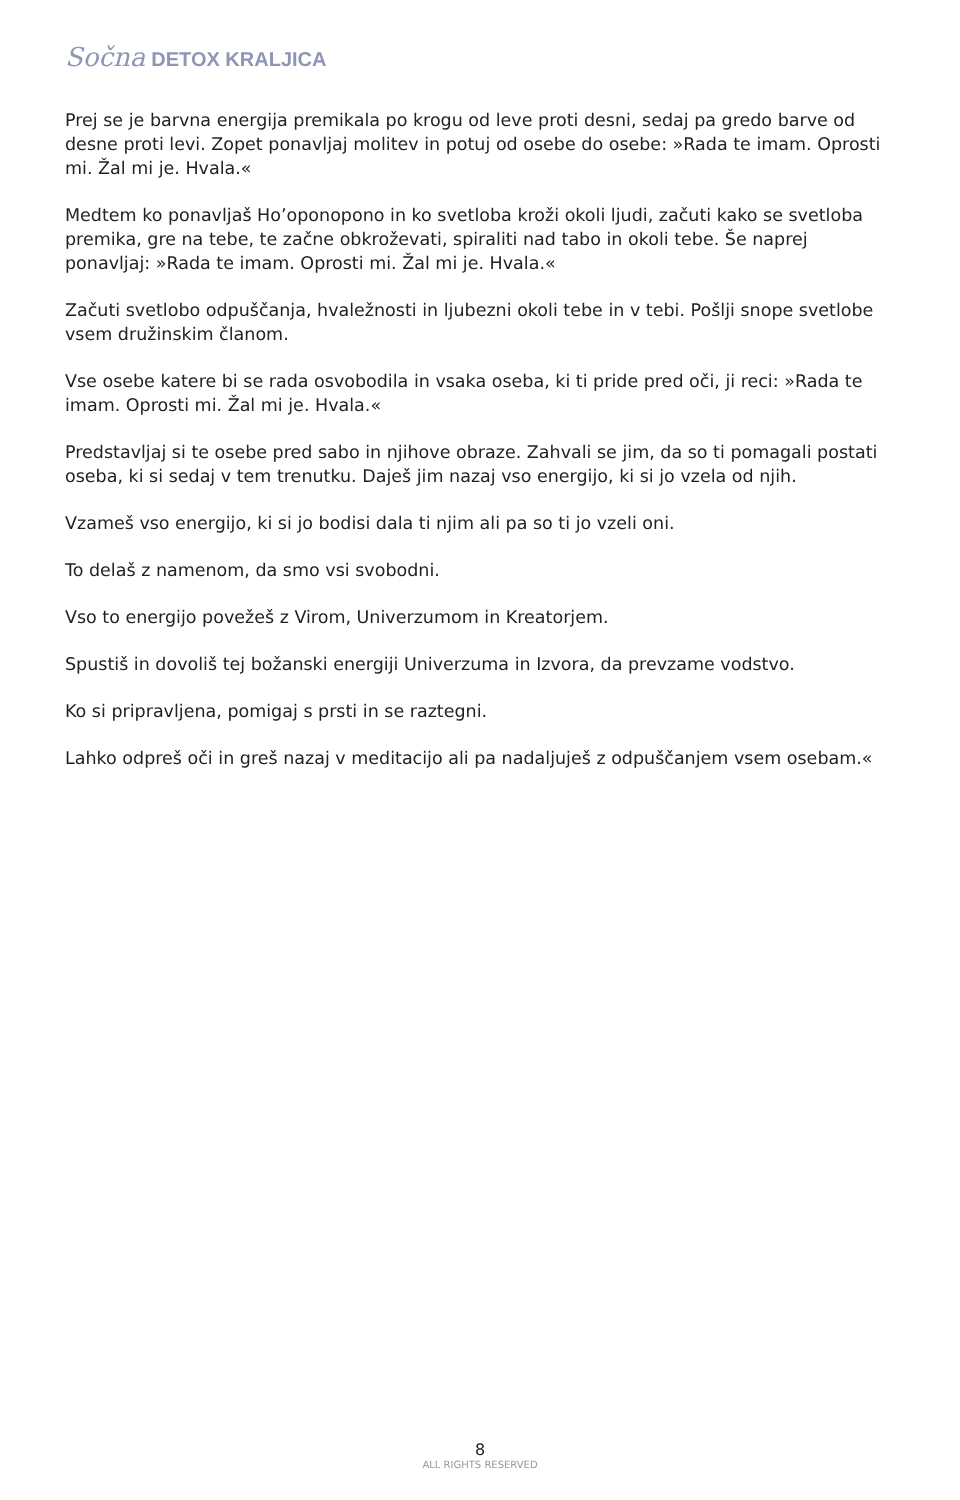Sočna DETOX KRALJICA
Prej se je barvna energija premikala po krogu od leve proti desni, sedaj pa gredo barve od desne proti levi. Zopet ponavljaj molitev in potuj od osebe do osebe: »Rada te imam. Oprosti mi. Žal mi je. Hvala.«
Medtem ko ponavljaš Ho’oponopono in ko svetloba kroži okoli ljudi, začuti kako se svetloba premika, gre na tebe, te začne obkroževati, spiraliti nad tabo in okoli tebe. Še naprej ponavljaj: »Rada te imam. Oprosti mi. Žal mi je. Hvala.«
Začuti svetlobo odpuščanja, hvaležnosti in ljubezni okoli tebe in v tebi. Pošlji snope svetlobe vsem družinskim članom.
Vse osebe katere bi se rada osvobodila in vsaka oseba, ki ti pride pred oči, ji reci: »Rada te imam. Oprosti mi. Žal mi je. Hvala.«
Predstavljaj si te osebe pred sabo in njihove obraze. Zahvali se jim, da so ti pomagali postati oseba, ki si sedaj v tem trenutku. Daješ jim nazaj vso energijo, ki si jo vzela od njih.
Vzameš vso energijo, ki si jo bodisi dala ti njim ali pa so ti jo vzeli oni.
To delaš z namenom, da smo vsi svobodni.
Vso to energijo povežeš z Virom, Univerzumom in Kreatorjem.
Spustiš in dovoliš tej božanski energiji Univerzuma in Izvora, da prevzame vodstvo.
Ko si pripravljena, pomigaj s prsti in se raztegni.
Lahko odpreš oči in greš nazaj v meditacijo ali pa nadaljuješ z odpuščanjem vsem osebam.«
8
ALL RIGHTS RESERVED